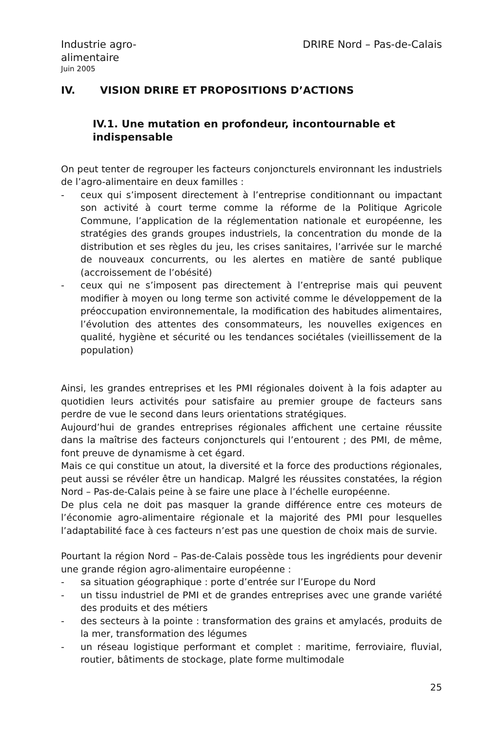Industrie agro-
alimentaire
DRIRE Nord – Pas-de-Calais
Juin 2005
IV. VISION DRIRE ET PROPOSITIONS D’ACTIONS
IV.1. Une mutation en profondeur, incontournable et indispensable
On peut tenter de regrouper les facteurs conjoncturels environnant les industriels de l’agro-alimentaire en deux familles :
- ceux qui s’imposent directement à l’entreprise conditionnant ou impactant son activité à court terme comme la réforme de la Politique Agricole Commune, l’application de la réglementation nationale et européenne, les stratégies des grands groupes industriels, la concentration du monde de la distribution et ses règles du jeu, les crises sanitaires, l’arrivée sur le marché de nouveaux concurrents, ou les alertes en matière de santé publique (accroissement de l’obésité)
- ceux qui ne s’imposent pas directement à l’entreprise mais qui peuvent modifier à moyen ou long terme son activité comme le développement de la préoccupation environnementale, la modification des habitudes alimentaires, l’évolution des attentes des consommateurs, les nouvelles exigences en qualité, hygiène et sécurité ou les tendances sociétales (vieillissement de la population)
Ainsi, les grandes entreprises et les PMI régionales doivent à la fois adapter au quotidien leurs activités pour satisfaire au premier groupe de facteurs sans perdre de vue le second dans leurs orientations stratégiques.
Aujourd’hui de grandes entreprises régionales affichent une certaine réussite dans la maîtrise des facteurs conjoncturels qui l’entourent ; des PMI, de même, font preuve de dynamisme à cet égard.
Mais ce qui constitue un atout, la diversité et la force des productions régionales, peut aussi se révéler être un handicap. Malgré les réussites constatées, la région Nord – Pas-de-Calais peine à se faire une place à l’échelle européenne.
De plus cela ne doit pas masquer la grande différence entre ces moteurs de l’économie agro-alimentaire régionale et la majorité des PMI pour lesquelles l’adaptabilité face à ces facteurs n’est pas une question de choix mais de survie.
Pourtant la région Nord – Pas-de-Calais possède tous les ingrédients pour devenir une grande région agro-alimentaire européenne :
- sa situation géographique : porte d’entrée sur l’Europe du Nord
- un tissu industriel de PMI et de grandes entreprises avec une grande variété des produits et des métiers
- des secteurs à la pointe : transformation des grains et amylacés, produits de la mer, transformation des légumes
- un réseau logistique performant et complet : maritime, ferroviaire, fluvial, routier, bâtiments de stockage, plate forme multimodale
25